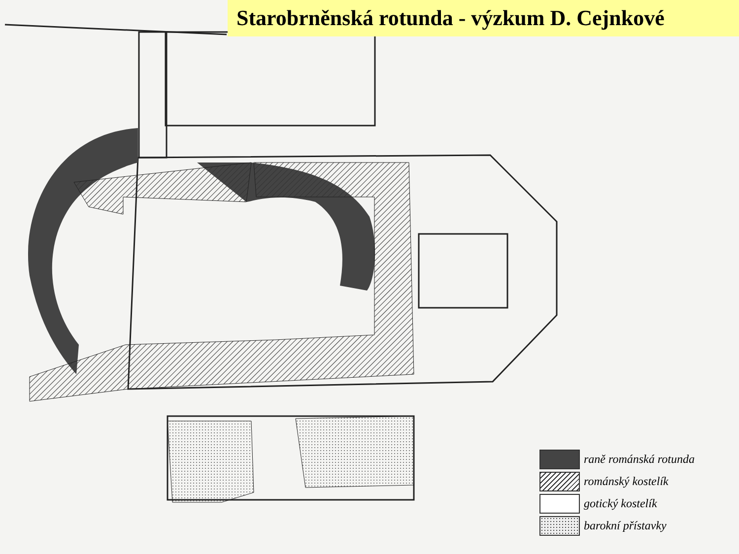Starobrněnská rotunda - výzkum D. Cejnkové
raně románská rotunda
románský kostelík
gotický kostelík
barokní přístavky